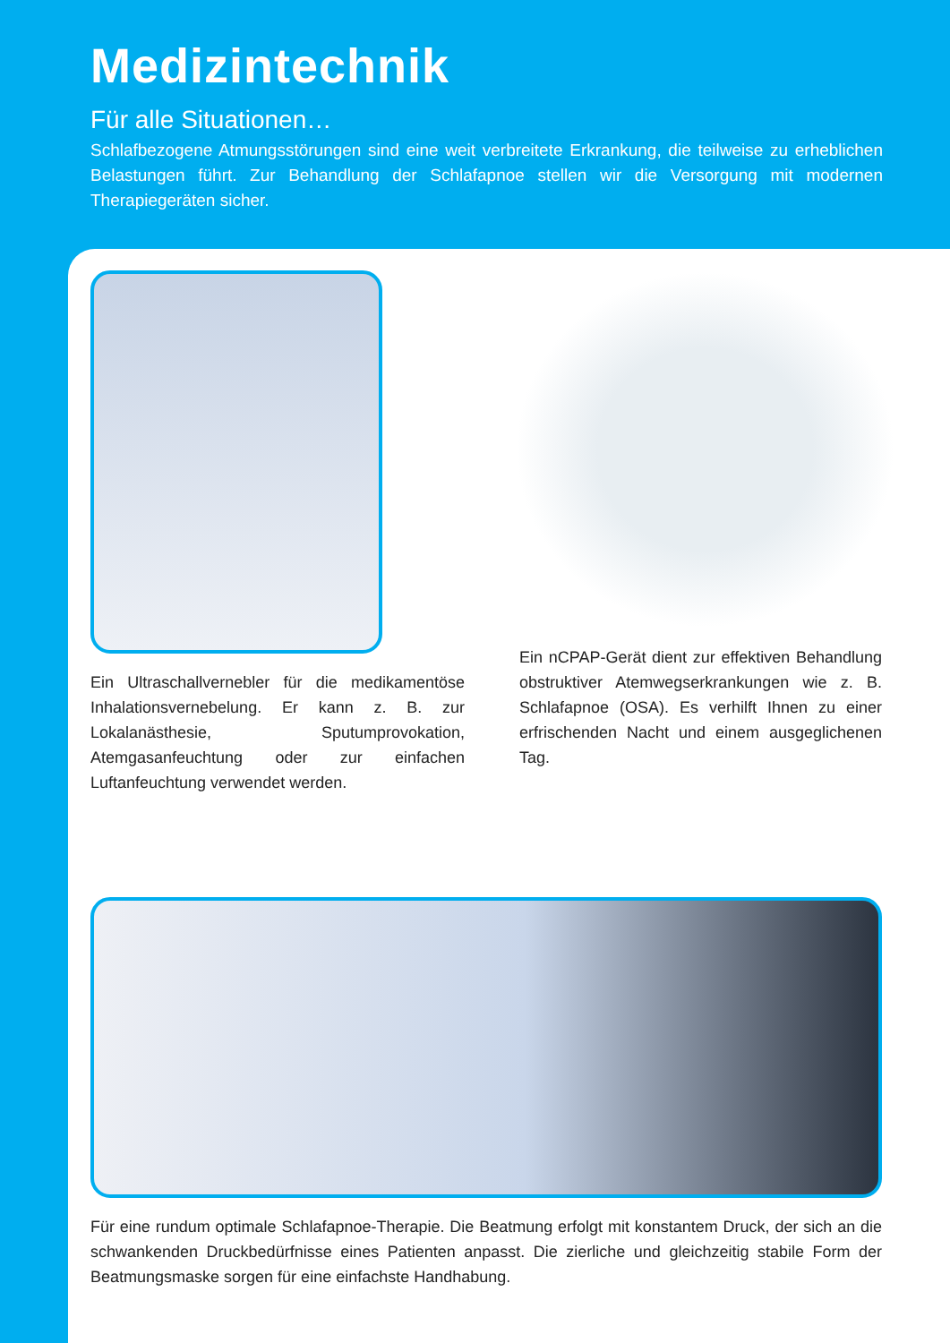Medizintechnik
Für alle Situationen…
Schlafbezogene Atmungsstörungen sind eine weit verbreitete Erkrankung, die teilweise zu erheblichen Belastungen führt. Zur Behandlung der Schlafapnoe stellen wir die Versorgung mit modernen Therapiegeräten sicher.
Ein Ultraschallvernebler für die medikamentöse Inhalationsvernebelung. Er kann z. B. zur Lokalanästhesie, Sputumprovokation, Atemgasanfeuchtung oder zur einfachen Luftanfeuchtung verwendet werden.
Ein nCPAP-Gerät dient zur effektiven Behandlung obstruktiver Atemwegserkrankungen wie z. B. Schlafapnoe (OSA). Es verhilft Ihnen zu einer erfrischenden Nacht und einem ausgeglichenen Tag.
Für eine rundum optimale Schlafapnoe-Therapie. Die Beatmung erfolgt mit konstantem Druck, der sich an die schwankenden Druckbedürfnisse eines Patienten anpasst. Die zierliche und gleichzeitig stabile Form der Beatmungsmaske sorgen für eine einfachste Handhabung.